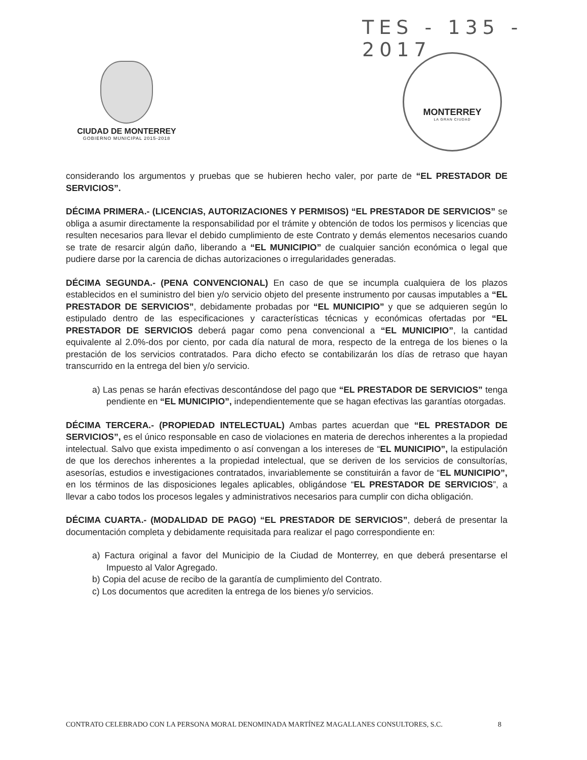TES - 135 - 2017
CIUDAD DE MONTERREY
GOBIERNO MUNICIPAL 2015-2018
MONTERREY
LA GRAN CIUDAD
considerando los argumentos y pruebas que se hubieren hecho valer, por parte de “EL PRESTADOR DE SERVICIOS”.
DÉCIMA PRIMERA.- (LICENCIAS, AUTORIZACIONES Y PERMISOS) “EL PRESTADOR DE SERVICIOS” se obliga a asumir directamente la responsabilidad por el trámite y obtención de todos los permisos y licencias que resulten necesarios para llevar el debido cumplimiento de este Contrato y demás elementos necesarios cuando se trate de resarcir algún daño, liberando a “EL MUNICIPIO” de cualquier sanción económica o legal que pudiere darse por la carencia de dichas autorizaciones o irregularidades generadas.
DÉCIMA SEGUNDA.- (PENA CONVENCIONAL) En caso de que se incumpla cualquiera de los plazos establecidos en el suministro del bien y/o servicio objeto del presente instrumento por causas imputables a “EL PRESTADOR DE SERVICIOS”, debidamente probadas por “EL MUNICIPIO” y que se adquieren según lo estipulado dentro de las especificaciones y características técnicas y económicas ofertadas por “EL PRESTADOR DE SERVICIOS deberá pagar como pena convencional a “EL MUNICIPIO”, la cantidad equivalente al 2.0%-dos por ciento, por cada día natural de mora, respecto de la entrega de los bienes o la prestación de los servicios contratados. Para dicho efecto se contabilizarán los días de retraso que hayan transcurrido en la entrega del bien y/o servicio.
a) Las penas se harán efectivas descontándose del pago que “EL PRESTADOR DE SERVICIOS” tenga pendiente en “EL MUNICIPIO”, independientemente que se hagan efectivas las garantías otorgadas.
DÉCIMA TERCERA.- (PROPIEDAD INTELECTUAL) Ambas partes acuerdan que “EL PRESTADOR DE SERVICIOS”, es el único responsable en caso de violaciones en materia de derechos inherentes a la propiedad intelectual. Salvo que exista impedimento o así convengan a los intereses de “EL MUNICIPIO”, la estipulación de que los derechos inherentes a la propiedad intelectual, que se deriven de los servicios de consultorías, asesorías, estudios e investigaciones contratados, invariablemente se constituirán a favor de “EL MUNICIPIO”, en los términos de las disposiciones legales aplicables, obligándose “EL PRESTADOR DE SERVICIOS”, a llevar a cabo todos los procesos legales y administrativos necesarios para cumplir con dicha obligación.
DÉCIMA CUARTA.- (MODALIDAD DE PAGO) “EL PRESTADOR DE SERVICIOS”, deberá de presentar la documentación completa y debidamente requisitada para realizar el pago correspondiente en:
a) Factura original a favor del Municipio de la Ciudad de Monterrey, en que deberá presentarse el Impuesto al Valor Agregado.
b) Copia del acuse de recibo de la garantía de cumplimiento del Contrato.
c) Los documentos que acrediten la entrega de los bienes y/o servicios.
CONTRATO CELEBRADO CON LA PERSONA MORAL DENOMINADA MARTÍNEZ MAGALLANES CONSULTORES, S.C. 8